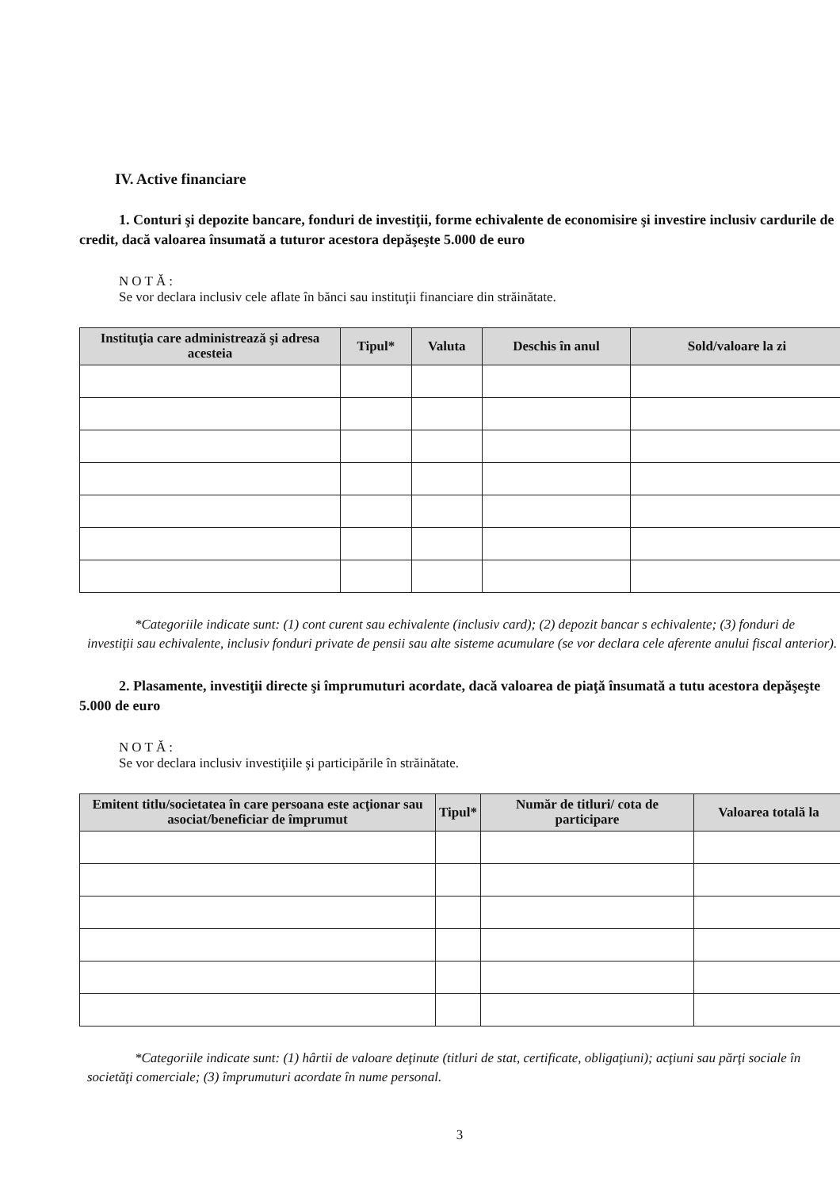IV. Active financiare
1. Conturi şi depozite bancare, fonduri de investiţii, forme echivalente de economisire şi investire inclusiv cardurile de credit, dacă valoarea însumată a tuturor acestora depăşeşte 5.000 de euro
NOTĂ:
Se vor declara inclusiv cele aflate în bănci sau instituţii financiare din străinătate.
| Instituţia care administrează şi adresa acesteia | Tipul* | Valuta | Deschis în anul | Sold/valoare la zi |
| --- | --- | --- | --- | --- |
*Categoriile indicate sunt: (1) cont curent sau echivalente (inclusiv card); (2) depozit bancar s echivalente; (3) fonduri de investiţii sau echivalente, inclusiv fonduri private de pensii sau alte sisteme acumulare (se vor declara cele aferente anului fiscal anterior).
2. Plasamente, investiţii directe şi împrumuturi acordate, dacă valoarea de piaţă însumată a tutu acestora depăşeşte 5.000 de euro
NOTĂ:
Se vor declara inclusiv investiţiile şi participările în străinătate.
| Emitent titlu/societatea în care persoana este acţionar sau asociat/beneficiar de împrumut | Tipul* | Număr de titluri/ cota de participare | Valoarea totală la |
| --- | --- | --- | --- |
*Categoriile indicate sunt: (1) hârtii de valoare deţinute (titluri de stat, certificate, obligaţiuni); acţiuni sau părţi sociale în societăţi comerciale; (3) împrumuturi acordate în nume personal.
3